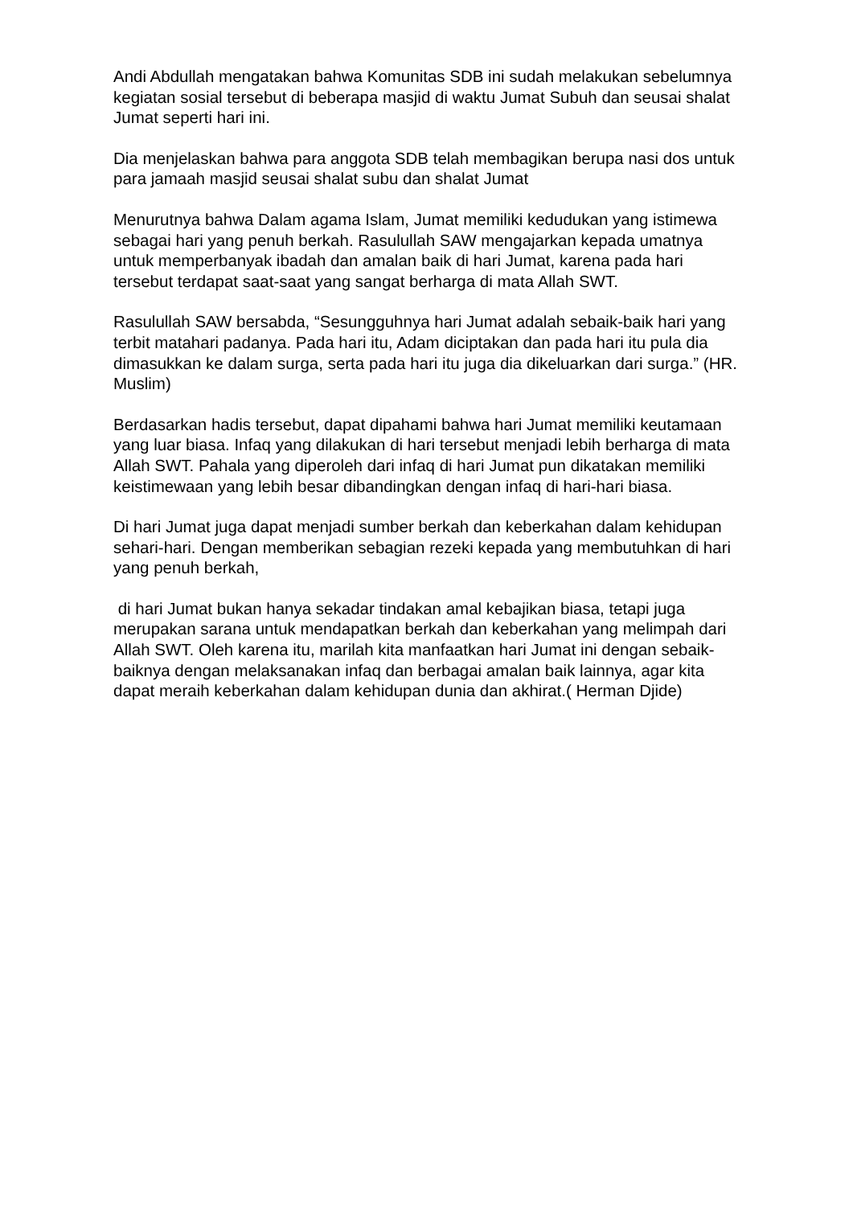Andi Abdullah mengatakan bahwa Komunitas SDB ini sudah melakukan sebelumnya kegiatan sosial tersebut di beberapa masjid di waktu Jumat Subuh dan seusai shalat Jumat seperti hari ini.
Dia menjelaskan bahwa para anggota SDB telah membagikan berupa nasi dos untuk para jamaah masjid seusai shalat subu dan shalat Jumat
Menurutnya bahwa Dalam agama Islam, Jumat memiliki kedudukan yang istimewa sebagai hari yang penuh berkah. Rasulullah SAW mengajarkan kepada umatnya untuk memperbanyak ibadah dan amalan baik di hari Jumat, karena pada hari tersebut terdapat saat-saat yang sangat berharga di mata Allah SWT.
Rasulullah SAW bersabda, “Sesungguhnya hari Jumat adalah sebaik-baik hari yang terbit matahari padanya. Pada hari itu, Adam diciptakan dan pada hari itu pula dia dimasukkan ke dalam surga, serta pada hari itu juga dia dikeluarkan dari surga.” (HR. Muslim)
Berdasarkan hadis tersebut, dapat dipahami bahwa hari Jumat memiliki keutamaan yang luar biasa. Infaq yang dilakukan di hari tersebut menjadi lebih berharga di mata Allah SWT. Pahala yang diperoleh dari infaq di hari Jumat pun dikatakan memiliki keistimewaan yang lebih besar dibandingkan dengan infaq di hari-hari biasa.
Di hari Jumat juga dapat menjadi sumber berkah dan keberkahan dalam kehidupan sehari-hari. Dengan memberikan sebagian rezeki kepada yang membutuhkan di hari yang penuh berkah,
di hari Jumat bukan hanya sekadar tindakan amal kebajikan biasa, tetapi juga merupakan sarana untuk mendapatkan berkah dan keberkahan yang melimpah dari Allah SWT. Oleh karena itu, marilah kita manfaatkan hari Jumat ini dengan sebaik-baiknya dengan melaksanakan infaq dan berbagai amalan baik lainnya, agar kita dapat meraih keberkahan dalam kehidupan dunia dan akhirat.( Herman Djide)